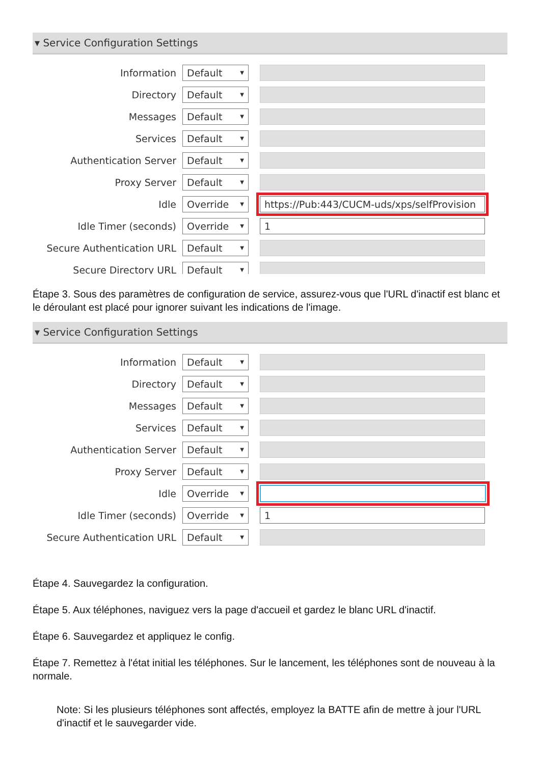▾ Service Configuration Settings
Information
Default ▼
Directory
Default ▼
Messages
Default ▼
Services
Default ▼
Authentication Server
Default ▼
Proxy Server
Default ▼
Idle
Override ▼
https://Pub:443/CUCM-uds/xps/selfProvision
Idle Timer (seconds)
Override ▼
1
Secure Authentication URL
Default ▼
Secure Directory URL
Default ▼
Étape 3. Sous des paramètres de configuration de service, assurez-vous que l'URL d'inactif est blanc et le déroulant est placé pour ignorer suivant les indications de l'image.
▾ Service Configuration Settings
Information
Default ▼
Directory
Default ▼
Messages
Default ▼
Services
Default ▼
Authentication Server
Default ▼
Proxy Server
Default ▼
Idle
Override ▼
Idle Timer (seconds)
Override ▼
1
Secure Authentication URL
Default ▼
Étape 4. Sauvegardez la configuration.
Étape 5. Aux téléphones, naviguez vers la page d'accueil et gardez le blanc URL d'inactif.
Étape 6. Sauvegardez et appliquez le config.
Étape 7. Remettez à l'état initial les téléphones. Sur le lancement, les téléphones sont de nouveau à la normale.
Note: Si les plusieurs téléphones sont affectés, employez la BATTE afin de mettre à jour l'URL d'inactif et le sauvegarder vide.